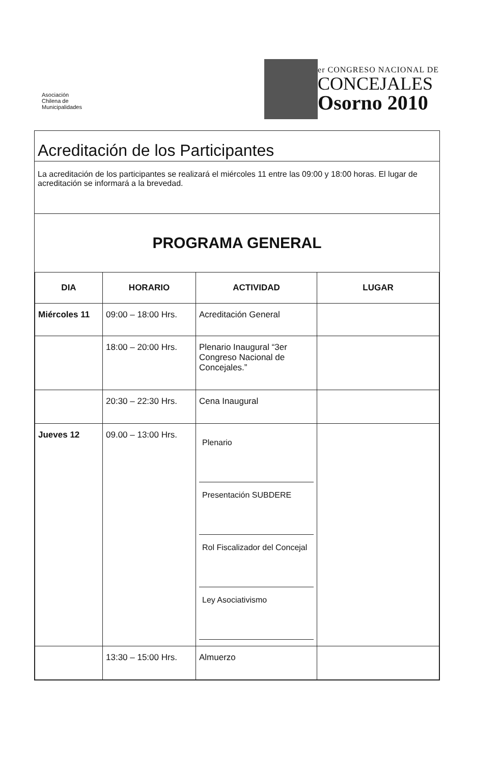Asociación
Chilena de
Municipalidades
er CONGRESO NACIONAL DE
CONCEJALES
Osorno 2010
Acreditación de los Participantes
La acreditación de los participantes se realizará el miércoles 11 entre las 09:00 y 18:00 horas. El lugar de acreditación se informará a la brevedad.
PROGRAMA GENERAL
| DIA | HORARIO | ACTIVIDAD | LUGAR |
| --- | --- | --- | --- |
| Miércoles 11 | 09:00 – 18:00 Hrs. | Acreditación General | |
| | 18:00 – 20:00 Hrs. | Plenario Inaugural “3er Congreso Nacional de Concejales.” | |
| | 20:30 – 22:30 Hrs. | Cena Inaugural | |
| Jueves 12 | 09.00 – 13:00 Hrs. | Plenario Presentación SUBDERE Rol Fiscalizador del Concejal Ley Asociativismo | |
| | 13:30 – 15:00 Hrs. | Almuerzo | |